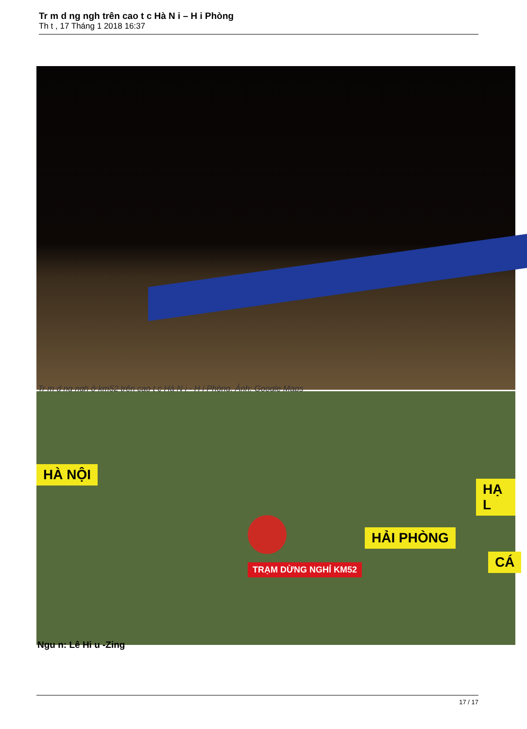Tr m d ng ngh trên cao t c Hà N i – H i Phòng
Th t , 17 Tháng 1 2018 16:37
Tr m d ng ngh ở km52 trên cao t c Hà N i - H i Phòng. Ảnh: Google Maps
HÀ NỘI
HẢI PHÒNG
HẠ L
CÁ
TRẠM DỪNG NGHỈ KM52
Ngu n: Lê Hi u -Zing
17 / 17